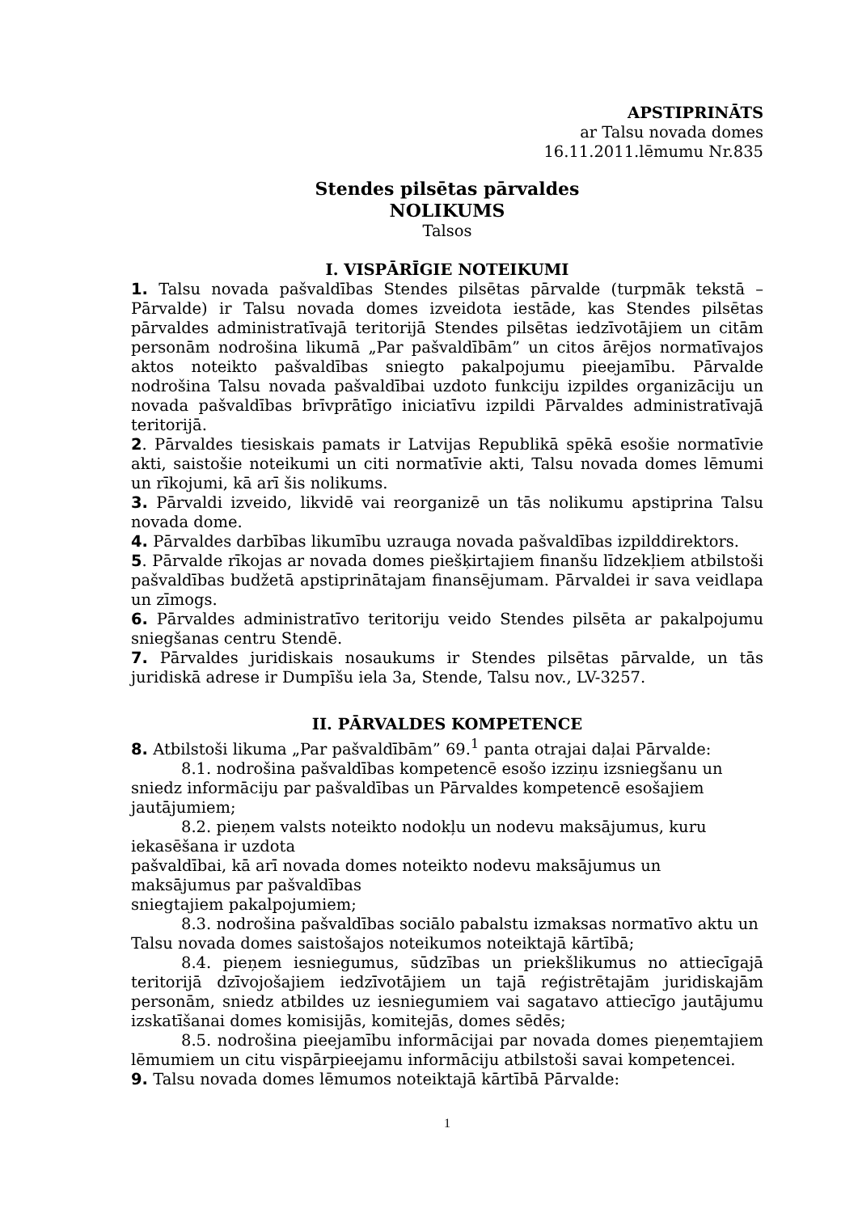APSTIPRINĀTS
ar Talsu novada domes
16.11.2011.lēmumu Nr.835
Stendes pilsētas pārvaldes
NOLIKUMS
Talsos
I. VISPĀRĪGIE NOTEIKUMI
1. Talsu novada pašvaldības Stendes pilsētas pārvalde (turpmāk tekstā – Pārvalde) ir Talsu novada domes izveidota iestāde, kas Stendes pilsētas pārvaldes administratīvajā teritorijā Stendes pilsētas iedzīvotājiem un citām personām nodrošina likumā „Par pašvaldībām” un citos ārējos normatīvajos aktos noteikto pašvaldības sniegto pakalpojumu pieejamību. Pārvalde nodrošina Talsu novada pašvaldībai uzdoto funkciju izpildes organizāciju un novada pašvaldības brīvprātīgo iniciatīvu izpildi Pārvaldes administratīvajā teritorijā.
2. Pārvaldes tiesiskais pamats ir Latvijas Republikā spēkā esošie normatīvie akti, saistošie noteikumi un citi normatīvie akti, Talsu novada domes lēmumi un rīkojumi, kā arī šis nolikums.
3. Pārvaldi izveido, likvidē vai reorganizē un tās nolikumu apstiprina Talsu novada dome.
4. Pārvaldes darbības likumību uzrauga novada pašvaldības izpilddirektors.
5. Pārvalde rīkojas ar novada domes piešķirtajiem finanšu līdzekļiem atbilstoši pašvaldības budžetā apstiprinātajam finansējumam. Pārvaldei ir sava veidlapa un zīmogs.
6. Pārvaldes administratīvo teritoriju veido Stendes pilsēta ar pakalpojumu sniegšanas centru Stendē.
7. Pārvaldes juridiskais nosaukums ir Stendes pilsētas pārvalde, un tās juridiskā adrese ir Dumpīšu iela 3a, Stende, Talsu nov., LV-3257.
II. PĀRVALDES KOMPETENCE
8. Atbilstoši likuma „Par pašvaldībām” 69.<sup>1</sup> panta otrajai daļai Pārvalde:
8.1. nodrošina pašvaldības kompetencē esošo izziņu izsniegšanu un sniedz informāciju par pašvaldības un Pārvaldes kompetencē esošajiem jautājumiem;
8.2. pieņem valsts noteikto nodokļu un nodevu maksājumus, kuru iekasēšana ir uzdota
pašvaldībai, kā arī novada domes noteikto nodevu maksājumus un maksājumus par pašvaldības
sniegtajiem pakalpojumiem;
8.3. nodrošina pašvaldības sociālo pabalstu izmaksas normatīvo aktu un Talsu novada domes saistošajos noteikumos noteiktajā kārtībā;
8.4. pieņem iesniegumus, sūdzības un priekšlikumus no attiecīgajā teritorijā dzīvojošajiem iedzīvotājiem un tajā reģistrētajām juridiskajām personām, sniedz atbildes uz iesniegumiem vai sagatavo attiecīgo jautājumu izskatīšanai domes komisijās, komitejās, domes sēdēs;
8.5. nodrošina pieejamību informācijai par novada domes pieņemtajiem lēmumiem un citu vispārpieejamu informāciju atbilstoši savai kompetencei.
9. Talsu novada domes lēmumos noteiktajā kārtībā Pārvalde:
1